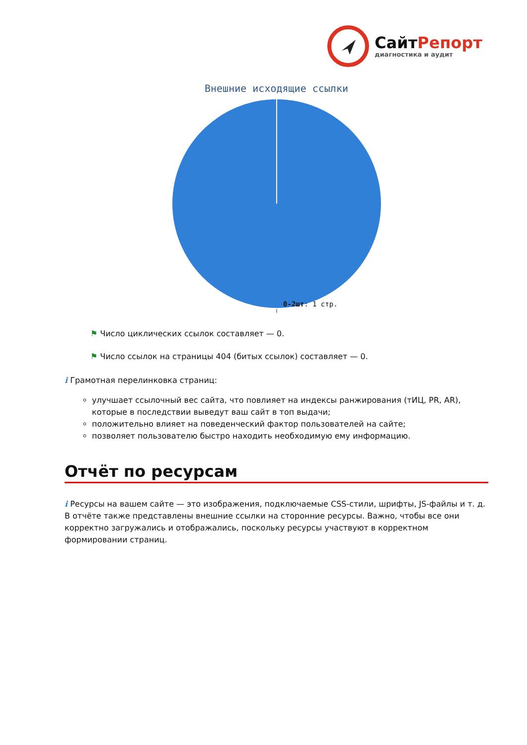СайтРепорт
диагностика и аудит
Внешние исходящие ссылки
0-2шт: 1 стр.
⚑ Число циклических ссылок составляет — 0.
⚑ Число ссылок на страницы 404 (битых ссылок) составляет — 0.
i Грамотная перелинковка страниц:
улучшает ссылочный вес сайта, что повлияет на индексы ранжирования (тИЦ, PR, AR), которые в последствии выведут ваш сайт в топ выдачи;
положительно влияет на поведенческий фактор пользователей на сайте;
позволяет пользователю быстро находить необходимую ему информацию.
Отчёт по ресурсам
i Ресурсы на вашем сайте — это изображения, подключаемые CSS-стили, шрифты, JS-файлы и т. д. В отчёте также представлены внешние ссылки на сторонние ресурсы. Важно, чтобы все они корректно загружались и отображались, поскольку ресурсы участвуют в корректном формировании страниц.